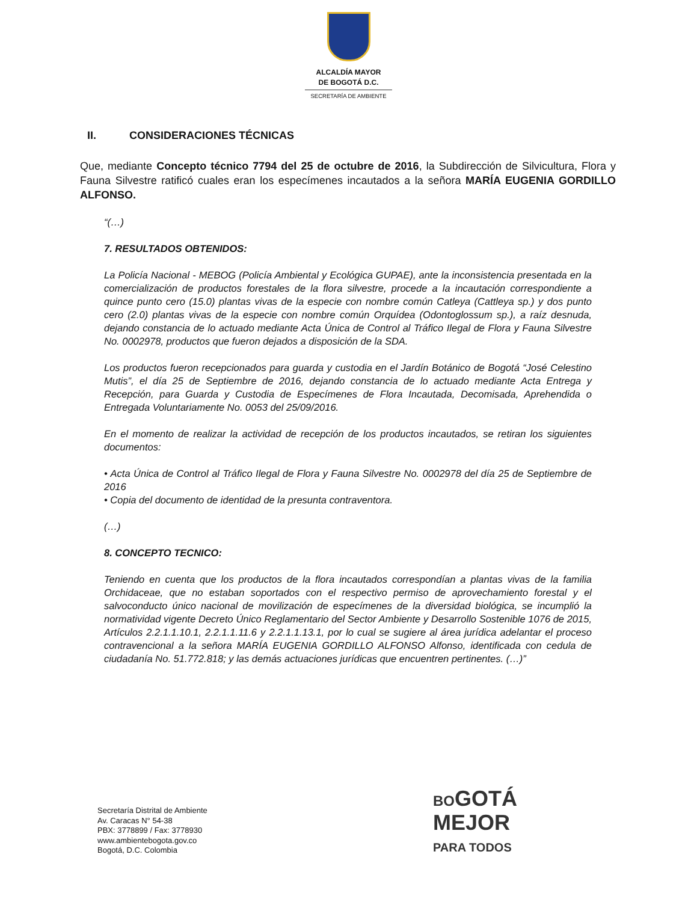ALCALDÍA MAYOR
DE BOGOTÁ D.C.
SECRETARÍA DE AMBIENTE
II. CONSIDERACIONES TÉCNICAS
Que, mediante Concepto técnico 7794 del 25 de octubre de 2016, la Subdirección de Silvicultura, Flora y Fauna Silvestre ratificó cuales eran los especímenes incautados a la señora MARÍA EUGENIA GORDILLO ALFONSO.
“(…)
7. RESULTADOS OBTENIDOS:
La Policía Nacional - MEBOG (Policía Ambiental y Ecológica GUPAE), ante la inconsistencia presentada en la comercialización de productos forestales de la flora silvestre, procede a la incautación correspondiente a quince punto cero (15.0) plantas vivas de la especie con nombre común Catleya (Cattleya sp.) y dos punto cero (2.0) plantas vivas de la especie con nombre común Orquídea (Odontoglossum sp.), a raíz desnuda, dejando constancia de lo actuado mediante Acta Única de Control al Tráfico Ilegal de Flora y Fauna Silvestre No. 0002978, productos que fueron dejados a disposición de la SDA.
Los productos fueron recepcionados para guarda y custodia en el Jardín Botánico de Bogotá “José Celestino Mutis”, el día 25 de Septiembre de 2016, dejando constancia de lo actuado mediante Acta Entrega y Recepción, para Guarda y Custodia de Especímenes de Flora Incautada, Decomisada, Aprehendida o Entregada Voluntariamente No. 0053 del 25/09/2016.
En el momento de realizar la actividad de recepción de los productos incautados, se retiran los siguientes documentos:
• Acta Única de Control al Tráfico Ilegal de Flora y Fauna Silvestre No. 0002978 del día 25 de Septiembre de 2016
• Copia del documento de identidad de la presunta contraventora.
(…)
8. CONCEPTO TECNICO:
Teniendo en cuenta que los productos de la flora incautados correspondían a plantas vivas de la familia Orchidaceae, que no estaban soportados con el respectivo permiso de aprovechamiento forestal y el salvoconducto único nacional de movilización de especímenes de la diversidad biológica, se incumplió la normatividad vigente Decreto Único Reglamentario del Sector Ambiente y Desarrollo Sostenible 1076 de 2015, Artículos 2.2.1.1.10.1, 2.2.1.1.11.6 y 2.2.1.1.13.1, por lo cual se sugiere al área jurídica adelantar el proceso contravencional a la señora MARÍA EUGENIA GORDILLO ALFONSO Alfonso, identificada con cedula de ciudadanía No. 51.772.818; y las demás actuaciones jurídicas que encuentren pertinentes. (…)”
Secretaría Distrital de Ambiente
Av. Caracas N° 54-38
PBX: 3778899 / Fax: 3778930
www.ambientebogota.gov.co
Bogotá, D.C. Colombia
BOGOTÁ
MEJOR
PARA TODOS